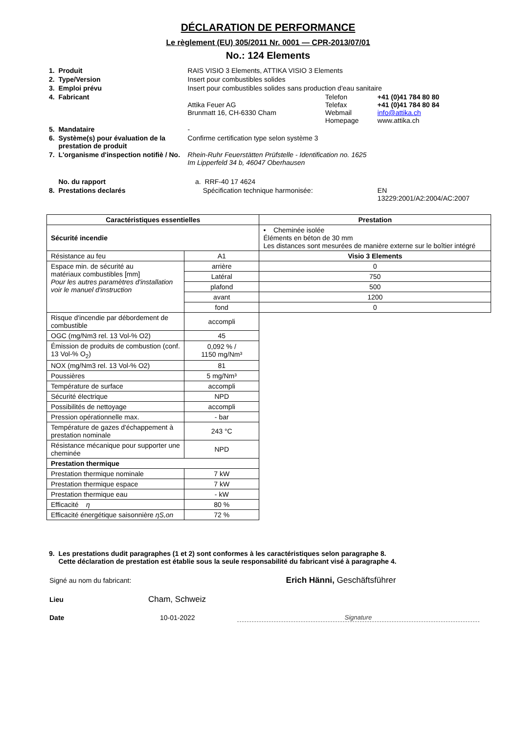DÉCLARATION DE PERFORMANCE
Le règlement (EU) 305/2011 Nr. 0001 — CPR-2013/07/01
No.: 124 Elements
| 1. Produit | RAIS VISIO 3 Elements, ATTIKA VISIO 3 Elements | | |
| 2. Type/Version | Insert pour combustibles solides | | |
| 3. Emploi prévu | Insert pour combustibles solides sans production d'eau sanitaire | | |
| 4. Fabricant | Attika Feuer AG Brunmatt 16, CH-6330 Cham | Telefon Telefax Webmail Homepage | +41 (0)41 784 80 80 +41 (0)41 784 80 84 info@attika.ch www.attika.ch |
| 5. Mandataire | - | | |
| 6. Système(s) pour évaluation de la prestation de produit | Confirme certification type selon système 3 | | |
| 7. L'organisme d'inspection notifiè / No. | Rhein-Ruhr Feuerstätten Prüfstelle - Identification no. 1625 Im Lipperfeld 34 b, 46047 Oberhausen | | |
| No. du rapport | a. RRF-40 17 4624 | | |
| 8. Prestations declarés | Spécification technique harmonisée: | | EN 13229:2001/A2:2004/AC:2007 |
| Caractéristiques essentielles | | Prestation |
| --- | --- | --- |
| Sécurité incendie | | • Cheminée isolée Éléments en béton de 30 mm Les distances sont mesurées de manière externe sur le boîtier intégré |
| Résistance au feu | A1 | Visio 3 Elements |
| Espace min. de sécurité au matériaux combustibles [mm] Pour les autres paramètres d'installation voir le manuel d'instruction | arrière | 0 |
| | Latéral | 750 |
| | plafond | 500 |
| | avant | 1200 |
| | fond | 0 |
| Risque d'incendie par débordement de combustible | accompli | |
| OGC (mg/Nm3 rel. 13 Vol-% O2) | 45 | |
| Émission de produits de combustion (conf. 13 Vol-% O<sub>2</sub>) | 0,092 % / 1150 mg/Nm³ | |
| NOX (mg/Nm3 rel. 13 Vol-% O2) | 81 | |
| Poussières | 5 mg/Nm³ | |
| Température de surface | accompli | |
| Sécurité électrique | NPD | |
| Possibilités de nettoyage | accompli | |
| Pression opérationnelle max. | - bar | |
| Température de gazes d'échappement à prestation nominale | 243 °C | |
| Résistance mécanique pour supporter une cheminée | NPD | |
| Prestation thermique | | |
| Prestation thermique nominale | 7 kW | |
| Prestation thermique espace | 7 kW | |
| Prestation thermique eau | - kW | |
| Efficacité η | 80 % | |
| Efficacité énergétique saisonnière ηS,on | 72 % | |
9. Les prestations dudit paragraphes (1 et 2) sont conformes à les caractéristiques selon paragraphe 8.
Cette déclaration de prestation est établie sous la seule responsabilité du fabricant visé à paragraphe 4.
| Signé au nom du fabricant: | | Erich Hänni, Geschäftsführer |
| Lieu | Cham, Schweiz | Signature |
| Date | 10-01-2022 | |